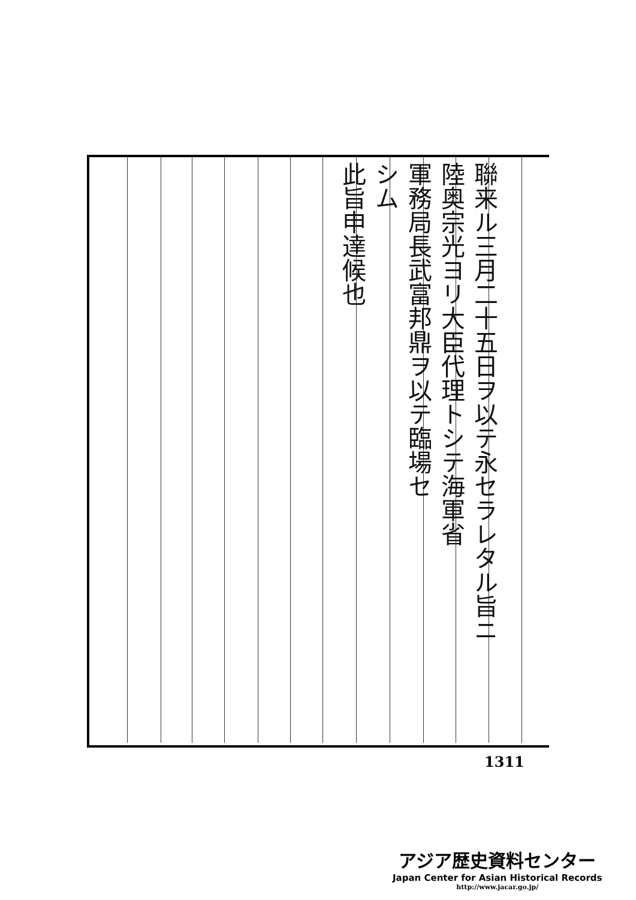聯来ル三月二十五日ヲ以テ永セラレタル旨ニ
陸奥宗光ヨリ大臣代理トシテ海軍省
軍務局長武富邦鼎ヲ以テ臨場セ
シム
此旨申達候也
1311
アジア歴史資料センター
Japan Center for Asian Historical Records
http://www.jacar.go.jp/